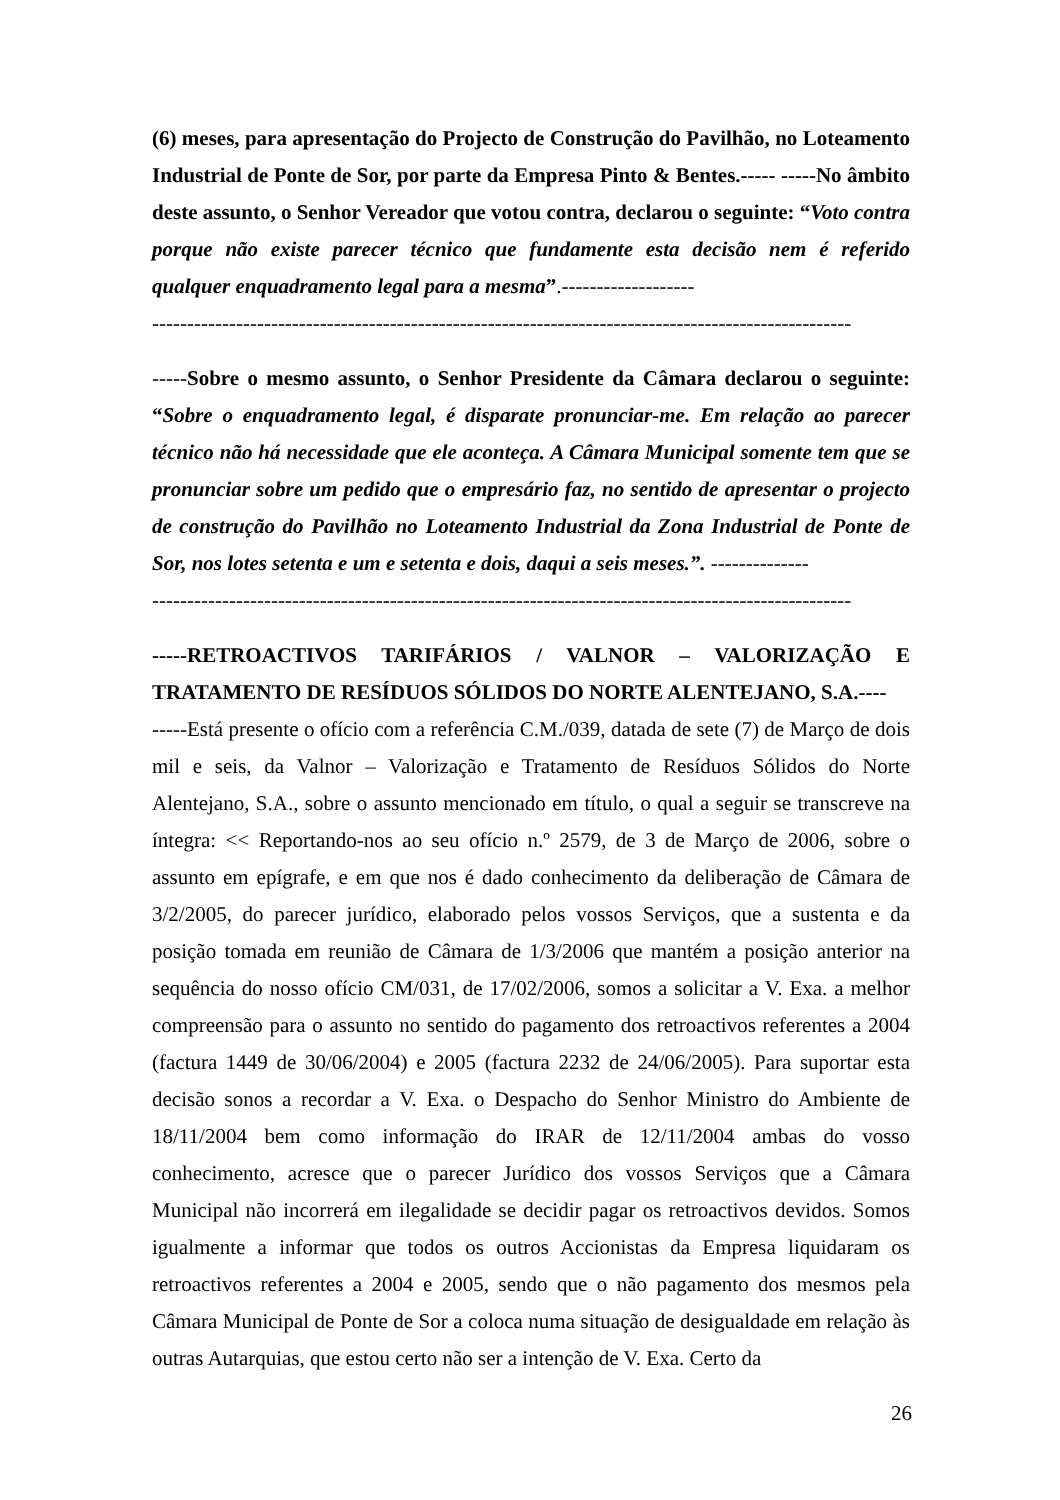(6) meses, para apresentação do Projecto de Construção do Pavilhão, no Loteamento Industrial de Ponte de Sor, por parte da Empresa Pinto & Bentes.----- -----No âmbito deste assunto, o Senhor Vereador que votou contra, declarou o seguinte: “Voto contra porque não existe parecer técnico que fundamente esta decisão nem é referido qualquer enquadramento legal para a mesma”.-------------------
----------------------------------------------------------------------------------------------------
-----Sobre o mesmo assunto, o Senhor Presidente da Câmara declarou o seguinte: “Sobre o enquadramento legal, é disparate pronunciar-me. Em relação ao parecer técnico não há necessidade que ele aconteça. A Câmara Municipal somente tem que se pronunciar sobre um pedido que o empresário faz, no sentido de apresentar o projecto de construção do Pavilhão no Loteamento Industrial da Zona Industrial de Ponte de Sor, nos lotes setenta e um e setenta e dois, daqui a seis meses.”. --------------
----------------------------------------------------------------------------------------------------
-----RETROACTIVOS TARIFÁRIOS / VALNOR – VALORIZAÇÃO E TRATAMENTO DE RESÍDUOS SÓLIDOS DO NORTE ALENTEJANO, S.A.----
-----Está presente o ofício com a referência C.M./039, datada de sete (7) de Março de dois mil e seis, da Valnor – Valorização e Tratamento de Resíduos Sólidos do Norte Alentejano, S.A., sobre o assunto mencionado em título, o qual a seguir se transcreve na íntegra: << Reportando-nos ao seu ofício n.º 2579, de 3 de Março de 2006, sobre o assunto em epígrafe, e em que nos é dado conhecimento da deliberação de Câmara de 3/2/2005, do parecer jurídico, elaborado pelos vossos Serviços, que a sustenta e da posição tomada em reunião de Câmara de 1/3/2006 que mantém a posição anterior na sequência do nosso ofício CM/031, de 17/02/2006, somos a solicitar a V. Exa. a melhor compreensão para o assunto no sentido do pagamento dos retroactivos referentes a 2004 (factura 1449 de 30/06/2004) e 2005 (factura 2232 de 24/06/2005). Para suportar esta decisão sonos a recordar a V. Exa. o Despacho do Senhor Ministro do Ambiente de 18/11/2004 bem como informação do IRAR de 12/11/2004 ambas do vosso conhecimento, acresce que o parecer Jurídico dos vossos Serviços que a Câmara Municipal não incorrerá em ilegalidade se decidir pagar os retroactivos devidos. Somos igualmente a informar que todos os outros Accionistas da Empresa liquidaram os retroactivos referentes a 2004 e 2005, sendo que o não pagamento dos mesmos pela Câmara Municipal de Ponte de Sor a coloca numa situação de desigualdade em relação às outras Autarquias, que estou certo não ser a intenção de V. Exa. Certo da
26